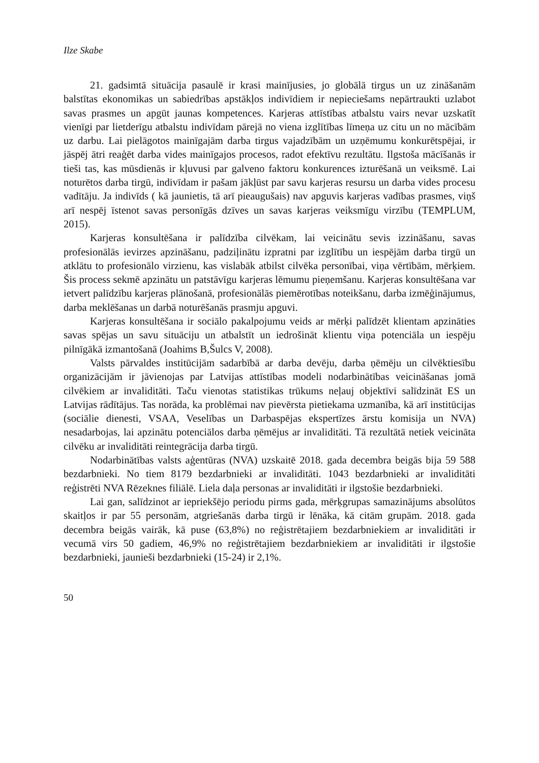Ilze Skabe
21. gadsimtā situācija pasaulē ir krasi mainījusies, jo globālā tirgus un uz zināšanām balstītas ekonomikas un sabiedrības apstākļos indivīdiem ir nepieciešams nepārtraukti uzlabot savas prasmes un apgūt jaunas kompetences. Karjeras attīstības atbalstu vairs nevar uzskatīt vienīgi par lietderīgu atbalstu indivīdam pārejā no viena izglītības līmeņa uz citu un no mācībām uz darbu. Lai pielāgotos mainīgajām darba tirgus vajadzībām un uzņēmumu konkurētspējai, ir jāspēj ātri reaģēt darba vides mainīgajos procesos, radot efektīvu rezultātu. Ilgstoša mācīšanās ir tieši tas, kas mūsdienās ir kļuvusi par galveno faktoru konkurences izturēšanā un veiksmē. Lai noturētos darba tirgū, indivīdam ir pašam jākļūst par savu karjeras resursu un darba vides procesu vadītāju. Ja indivīds ( kā jaunietis, tā arī pieaugušais) nav apguvis karjeras vadības prasmes, viņš arī nespēj īstenot savas personīgās dzīves un savas karjeras veiksmīgu virzību (TEMPLUM, 2015).
Karjeras konsultēšana ir palīdzība cilvēkam, lai veicinātu sevis izzināšanu, savas profesionālās ievirzes apzināšanu, padziļinātu izpratni par izglītību un iespējām darba tirgū un atklātu to profesionālo virzienu, kas vislabāk atbilst cilvēka personībai, viņa vērtībām, mērķiem. Šis process sekmē apzinātu un patstāvīgu karjeras lēmumu pieņemšanu. Karjeras konsultēšana var ietvert palīdzību karjeras plānošanā, profesionālās piemērotības noteikšanu, darba izmēģinājumus, darba meklēšanas un darbā noturēšanās prasmju apguvi.
Karjeras konsultēšana ir sociālo pakalpojumu veids ar mērķi palīdzēt klientam apzināties savas spējas un savu situāciju un atbalstīt un iedrošināt klientu viņa potenciāla un iespēju pilnīgākā izmantošanā (Joahims B,Šulcs V, 2008).
Valsts pārvaldes institūcijām sadarbībā ar darba devēju, darba ņēmēju un cilvēktiesību organizācijām ir jāvienojas par Latvijas attīstības modeli nodarbinātības veicināšanas jomā cilvēkiem ar invaliditāti. Taču vienotas statistikas trūkums neļauj objektīvi salīdzināt ES un Latvijas rādītājus. Tas norāda, ka problēmai nav pievērsta pietiekama uzmanība, kā arī institūcijas (sociālie dienesti, VSAA, Veselības un Darbaspējas ekspertīzes ārstu komisija un NVA) nesadarbojas, lai apzinātu potenciālos darba ņēmējus ar invaliditāti. Tā rezultātā netiek veicināta cilvēku ar invaliditāti reintegrācija darba tirgū.
Nodarbinātības valsts aģentūras (NVA) uzskaitē 2018. gada decembra beigās bija 59 588 bezdarbnieki. No tiem 8179 bezdarbnieki ar invaliditāti. 1043 bezdarbnieki ar invaliditāti reģistrēti NVA Rēzeknes filiālē. Liela daļa personas ar invaliditāti ir ilgstošie bezdarbnieki.
Lai gan, salīdzinot ar iepriekšējo periodu pirms gada, mērķgrupas samazinājums absolūtos skaitļos ir par 55 personām, atgriešanās darba tirgū ir lēnāka, kā citām grupām. 2018. gada decembra beigās vairāk, kā puse (63,8%) no reģistrētajiem bezdarbniekiem ar invaliditāti ir vecumā virs 50 gadiem, 46,9% no reģistrētajiem bezdarbniekiem ar invaliditāti ir ilgstošie bezdarbnieki, jaunieši bezdarbnieki (15-24) ir 2,1%.
50